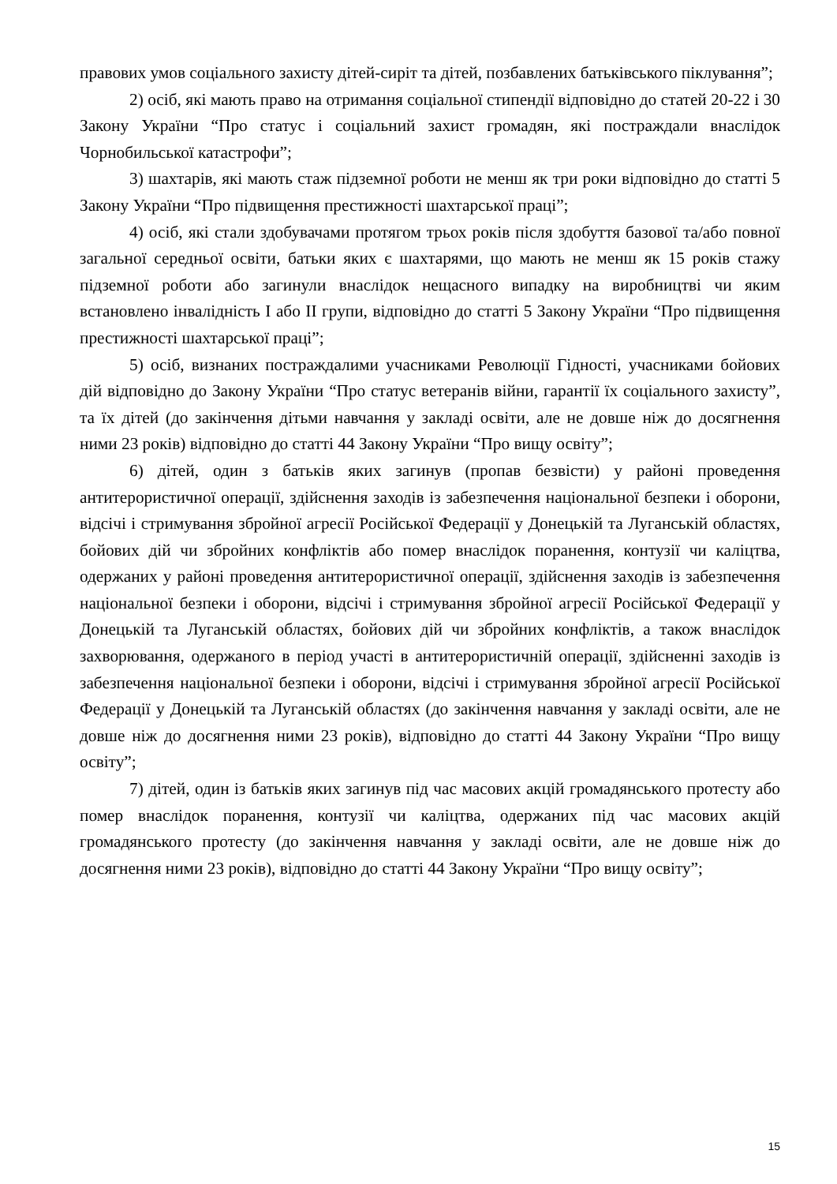правових умов соціального захисту дітей-сиріт та дітей, позбавлених батьківського піклування”;
2) осіб, які мають право на отримання соціальної стипендії відповідно до статей 20-22 і 30 Закону України “Про статус і соціальний захист громадян, які постраждали внаслідок Чорнобильської катастрофи”;
3) шахтарів, які мають стаж підземної роботи не менш як три роки відповідно до статті 5 Закону України “Про підвищення престижності шахтарської праці”;
4) осіб, які стали здобувачами протягом трьох років після здобуття базової та/або повної загальної середньої освіти, батьки яких є шахтарями, що мають не менш як 15 років стажу підземної роботи або загинули внаслідок нещасного випадку на виробництві чи яким встановлено інвалідність I або II групи, відповідно до статті 5 Закону України “Про підвищення престижності шахтарської праці”;
5) осіб, визнаних постраждалими учасниками Революції Гідності, учасниками бойових дій відповідно до Закону України “Про статус ветеранів війни, гарантії їх соціального захисту”, та їх дітей (до закінчення дітьми навчання у закладі освіти, але не довше ніж до досягнення ними 23 років) відповідно до статті 44 Закону України “Про вищу освіту”;
6) дітей, один з батьків яких загинув (пропав безвісти) у районі проведення антитерористичної операції, здійснення заходів із забезпечення національної безпеки і оборони, відсічі і стримування збройної агресії Російської Федерації у Донецькій та Луганській областях, бойових дій чи збройних конфліктів або помер внаслідок поранення, контузії чи каліцтва, одержаних у районі проведення антитерористичної операції, здійснення заходів із забезпечення національної безпеки і оборони, відсічі і стримування збройної агресії Російської Федерації у Донецькій та Луганській областях, бойових дій чи збройних конфліктів, а також внаслідок захворювання, одержаного в період участі в антитерористичній операції, здійсненні заходів із забезпечення національної безпеки і оборони, відсічі і стримування збройної агресії Російської Федерації у Донецькій та Луганській областях (до закінчення навчання у закладі освіти, але не довше ніж до досягнення ними 23 років), відповідно до статті 44 Закону України “Про вищу освіту”;
7) дітей, один із батьків яких загинув під час масових акцій громадянського протесту або помер внаслідок поранення, контузії чи каліцтва, одержаних під час масових акцій громадянського протесту (до закінчення навчання у закладі освіти, але не довше ніж до досягнення ними 23 років), відповідно до статті 44 Закону України “Про вищу освіту”;
15